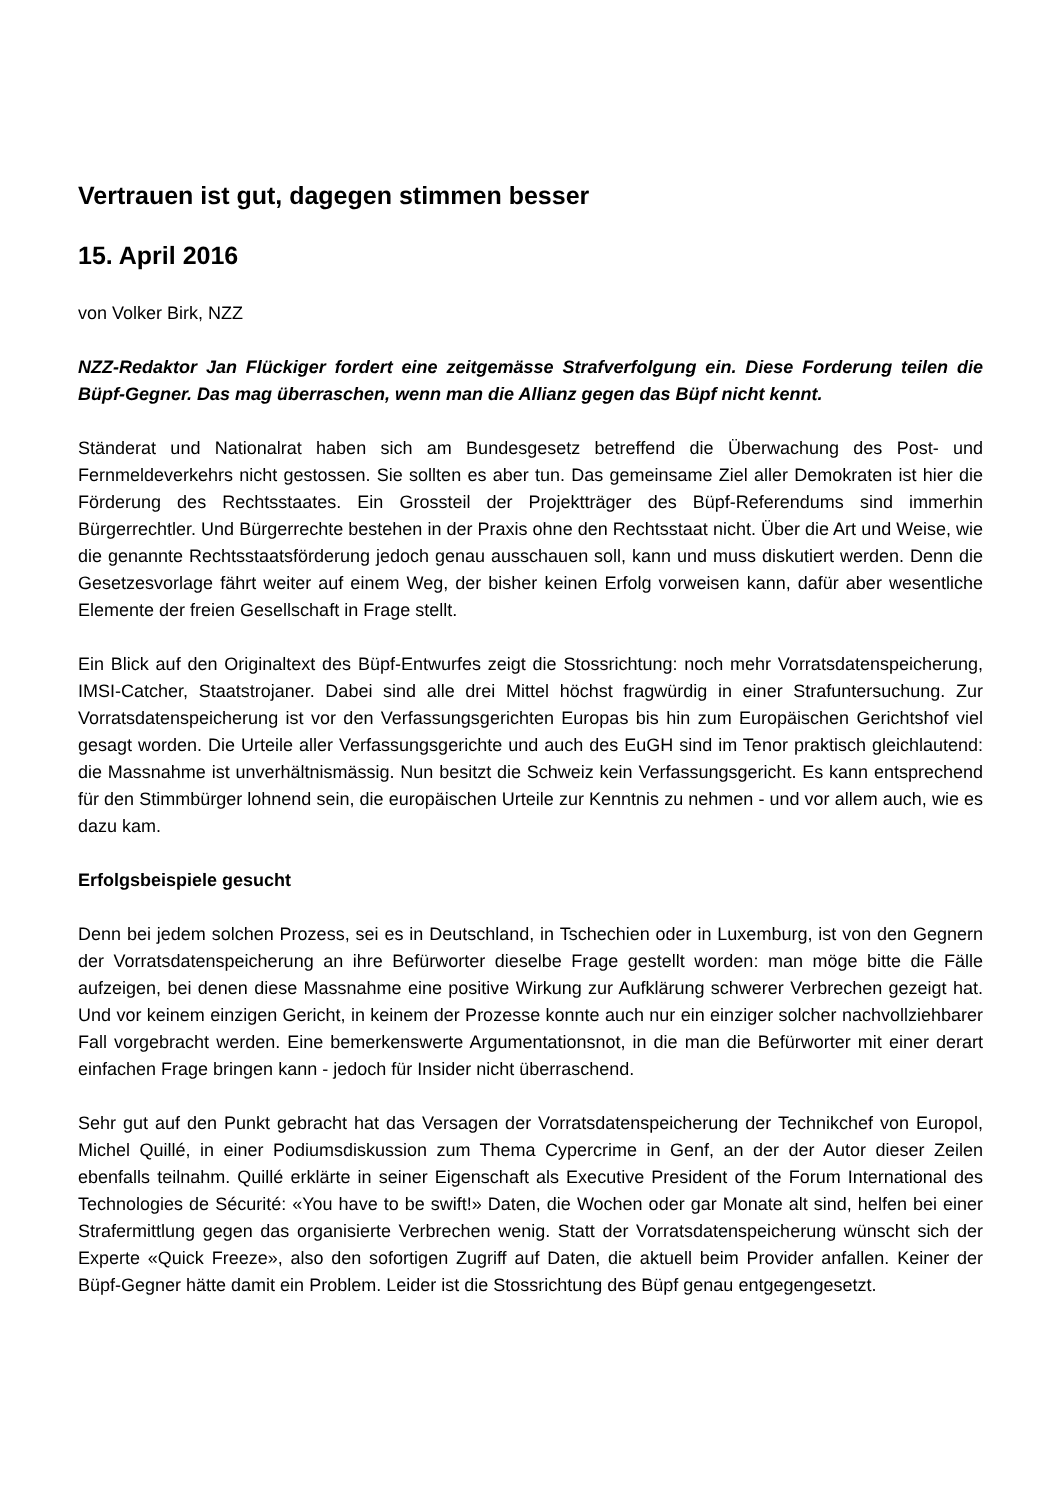Vertrauen ist gut, dagegen stimmen besser
15. April 2016
von Volker Birk, NZZ
NZZ-Redaktor Jan Flückiger fordert eine zeitgemässe Strafverfolgung ein. Diese Forderung teilen die Büpf-Gegner. Das mag überraschen, wenn man die Allianz gegen das Büpf nicht kennt.
Ständerat und Nationalrat haben sich am Bundesgesetz betreffend die Überwachung des Post- und Fernmeldeverkehrs nicht gestossen. Sie sollten es aber tun. Das gemeinsame Ziel aller Demokraten ist hier die Förderung des Rechtsstaates. Ein Grossteil der Projektträger des Büpf-Referendums sind immerhin Bürgerrechtler. Und Bürgerrechte bestehen in der Praxis ohne den Rechtsstaat nicht. Über die Art und Weise, wie die genannte Rechtsstaatsförderung jedoch genau ausschauen soll, kann und muss diskutiert werden. Denn die Gesetzesvorlage fährt weiter auf einem Weg, der bisher keinen Erfolg vorweisen kann, dafür aber wesentliche Elemente der freien Gesellschaft in Frage stellt.
Ein Blick auf den Originaltext des Büpf-Entwurfes zeigt die Stossrichtung: noch mehr Vorratsdatenspeicherung, IMSI-Catcher, Staatstrojaner. Dabei sind alle drei Mittel höchst fragwürdig in einer Strafuntersuchung. Zur Vorratsdatenspeicherung ist vor den Verfassungsgerichten Europas bis hin zum Europäischen Gerichtshof viel gesagt worden. Die Urteile aller Verfassungsgerichte und auch des EuGH sind im Tenor praktisch gleichlautend: die Massnahme ist unverhältnismässig. Nun besitzt die Schweiz kein Verfassungsgericht. Es kann entsprechend für den Stimmbürger lohnend sein, die europäischen Urteile zur Kenntnis zu nehmen - und vor allem auch, wie es dazu kam.
Erfolgsbeispiele gesucht
Denn bei jedem solchen Prozess, sei es in Deutschland, in Tschechien oder in Luxemburg, ist von den Gegnern der Vorratsdatenspeicherung an ihre Befürworter dieselbe Frage gestellt worden: man möge bitte die Fälle aufzeigen, bei denen diese Massnahme eine positive Wirkung zur Aufklärung schwerer Verbrechen gezeigt hat. Und vor keinem einzigen Gericht, in keinem der Prozesse konnte auch nur ein einziger solcher nachvollziehbarer Fall vorgebracht werden. Eine bemerkenswerte Argumentationsnot, in die man die Befürworter mit einer derart einfachen Frage bringen kann - jedoch für Insider nicht überraschend.
Sehr gut auf den Punkt gebracht hat das Versagen der Vorratsdatenspeicherung der Technikchef von Europol, Michel Quillé, in einer Podiumsdiskussion zum Thema Cypercrime in Genf, an der der Autor dieser Zeilen ebenfalls teilnahm. Quillé erklärte in seiner Eigenschaft als Executive President of the Forum International des Technologies de Sécurité: «You have to be swift!» Daten, die Wochen oder gar Monate alt sind, helfen bei einer Strafermittlung gegen das organisierte Verbrechen wenig. Statt der Vorratsdatenspeicherung wünscht sich der Experte «Quick Freeze», also den sofortigen Zugriff auf Daten, die aktuell beim Provider anfallen. Keiner der Büpf-Gegner hätte damit ein Problem. Leider ist die Stossrichtung des Büpf genau entgegengesetzt.